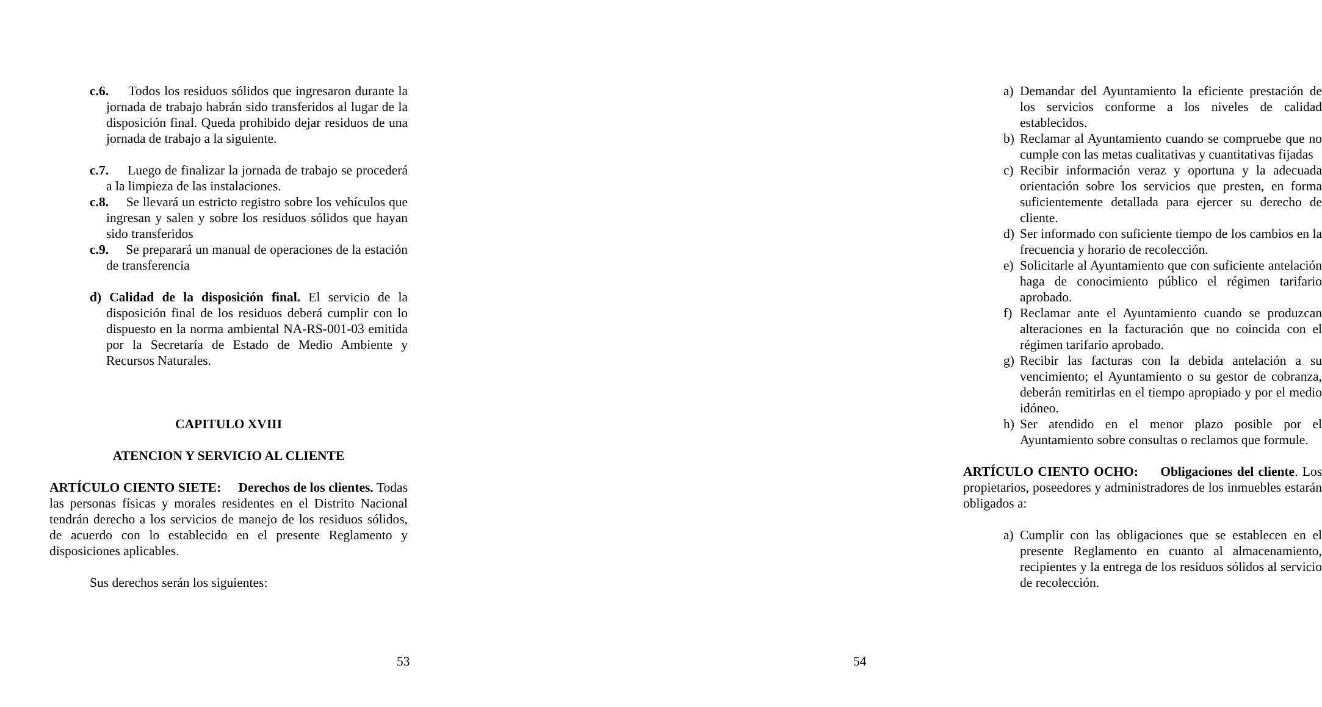c.6. Todos los residuos sólidos que ingresaron durante la jornada de trabajo habrán sido transferidos al lugar de la disposición final. Queda prohibido dejar residuos de una jornada de trabajo a la siguiente.
c.7. Luego de finalizar la jornada de trabajo se procederá a la limpieza de las instalaciones.
c.8. Se llevará un estricto registro sobre los vehículos que ingresan y salen y sobre los residuos sólidos que hayan sido transferidos
c.9. Se preparará un manual de operaciones de la estación de transferencia
d) Calidad de la disposición final. El servicio de la disposición final de los residuos deberá cumplir con lo dispuesto en la norma ambiental NA-RS-001-03 emitida por la Secretaría de Estado de Medio Ambiente y Recursos Naturales.
CAPITULO XVIII
ATENCION Y SERVICIO AL CLIENTE
ARTÍCULO CIENTO SIETE: Derechos de los clientes. Todas las personas físicas y morales residentes en el Distrito Nacional tendrán derecho a los servicios de manejo de los residuos sólidos, de acuerdo con lo establecido en el presente Reglamento y disposiciones aplicables.
Sus derechos serán los siguientes:
53
a) Demandar del Ayuntamiento la eficiente prestación de los servicios conforme a los niveles de calidad establecidos.
b) Reclamar al Ayuntamiento cuando se compruebe que no cumple con las metas cualitativas y cuantitativas fijadas
c) Recibir información veraz y oportuna y la adecuada orientación sobre los servicios que presten, en forma suficientemente detallada para ejercer su derecho de cliente.
d) Ser informado con suficiente tiempo de los cambios en la frecuencia y horario de recolección.
e) Solicitarle al Ayuntamiento que con suficiente antelación haga de conocimiento público el régimen tarifario aprobado.
f) Reclamar ante el Ayuntamiento cuando se produzcan alteraciones en la facturación que no coincida con el régimen tarifario aprobado.
g) Recibir las facturas con la debida antelación a su vencimiento; el Ayuntamiento o su gestor de cobranza, deberán remitirlas en el tiempo apropiado y por el medio idóneo.
h) Ser atendido en el menor plazo posible por el Ayuntamiento sobre consultas o reclamos que formule.
ARTÍCULO CIENTO OCHO: Obligaciones del cliente. Los propietarios, poseedores y administradores de los inmuebles estarán obligados a:
a) Cumplir con las obligaciones que se establecen en el presente Reglamento en cuanto al almacenamiento, recipientes y la entrega de los residuos sólidos al servicio de recolección.
54